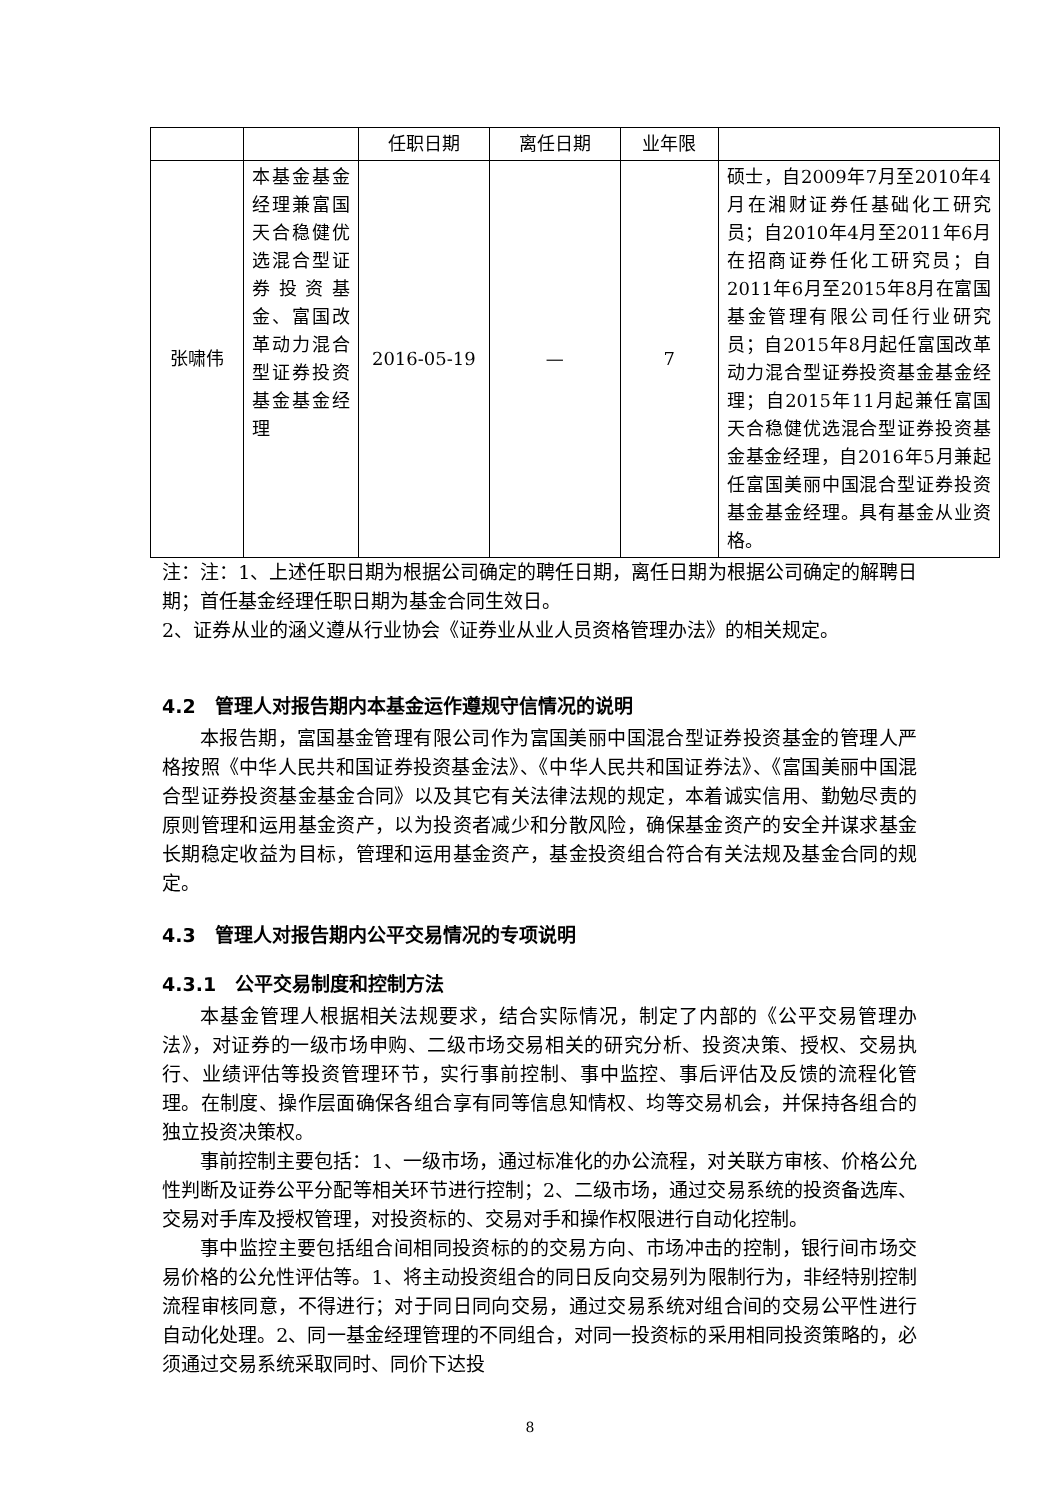| | | 任职日期 | 离任日期 | 业年限 | |
| 张啸伟 | 本基金基金经理兼富国天合稳健优选混合型证券投资基金、富国改革动力混合型证券投资基金基金经理 | 2016-05-19 | — | 7 | 硕士，自2009年7月至2010年4月在湘财证券任基础化工研究员；自2010年4月至2011年6月在招商证券任化工研究员；自2011年6月至2015年8月在富国基金管理有限公司任行业研究员；自2015年8月起任富国改革动力混合型证券投资基金基金经理；自2015年11月起兼任富国天合稳健优选混合型证券投资基金基金经理，自2016年5月兼起任富国美丽中国混合型证券投资基金基金经理。具有基金从业资格。 |
注：注：1、上述任职日期为根据公司确定的聘任日期，离任日期为根据公司确定的解聘日期；首任基金经理任职日期为基金合同生效日。
2、证券从业的涵义遵从行业协会《证券业从业人员资格管理办法》的相关规定。
4.2　管理人对报告期内本基金运作遵规守信情况的说明
本报告期，富国基金管理有限公司作为富国美丽中国混合型证券投资基金的管理人严格按照《中华人民共和国证券投资基金法》、《中华人民共和国证券法》、《富国美丽中国混合型证券投资基金基金合同》以及其它有关法律法规的规定，本着诚实信用、勤勉尽责的原则管理和运用基金资产，以为投资者减少和分散风险，确保基金资产的安全并谋求基金长期稳定收益为目标，管理和运用基金资产，基金投资组合符合有关法规及基金合同的规定。
4.3　管理人对报告期内公平交易情况的专项说明
4.3.1　公平交易制度和控制方法
本基金管理人根据相关法规要求，结合实际情况，制定了内部的《公平交易管理办法》，对证券的一级市场申购、二级市场交易相关的研究分析、投资决策、授权、交易执行、业绩评估等投资管理环节，实行事前控制、事中监控、事后评估及反馈的流程化管理。在制度、操作层面确保各组合享有同等信息知情权、均等交易机会，并保持各组合的独立投资决策权。
事前控制主要包括：1、一级市场，通过标准化的办公流程，对关联方审核、价格公允性判断及证券公平分配等相关环节进行控制；2、二级市场，通过交易系统的投资备选库、交易对手库及授权管理，对投资标的、交易对手和操作权限进行自动化控制。
事中监控主要包括组合间相同投资标的的交易方向、市场冲击的控制，银行间市场交易价格的公允性评估等。1、将主动投资组合的同日反向交易列为限制行为，非经特别控制流程审核同意，不得进行；对于同日同向交易，通过交易系统对组合间的交易公平性进行自动化处理。2、同一基金经理管理的不同组合，对同一投资标的采用相同投资策略的，必须通过交易系统采取同时、同价下达投
8